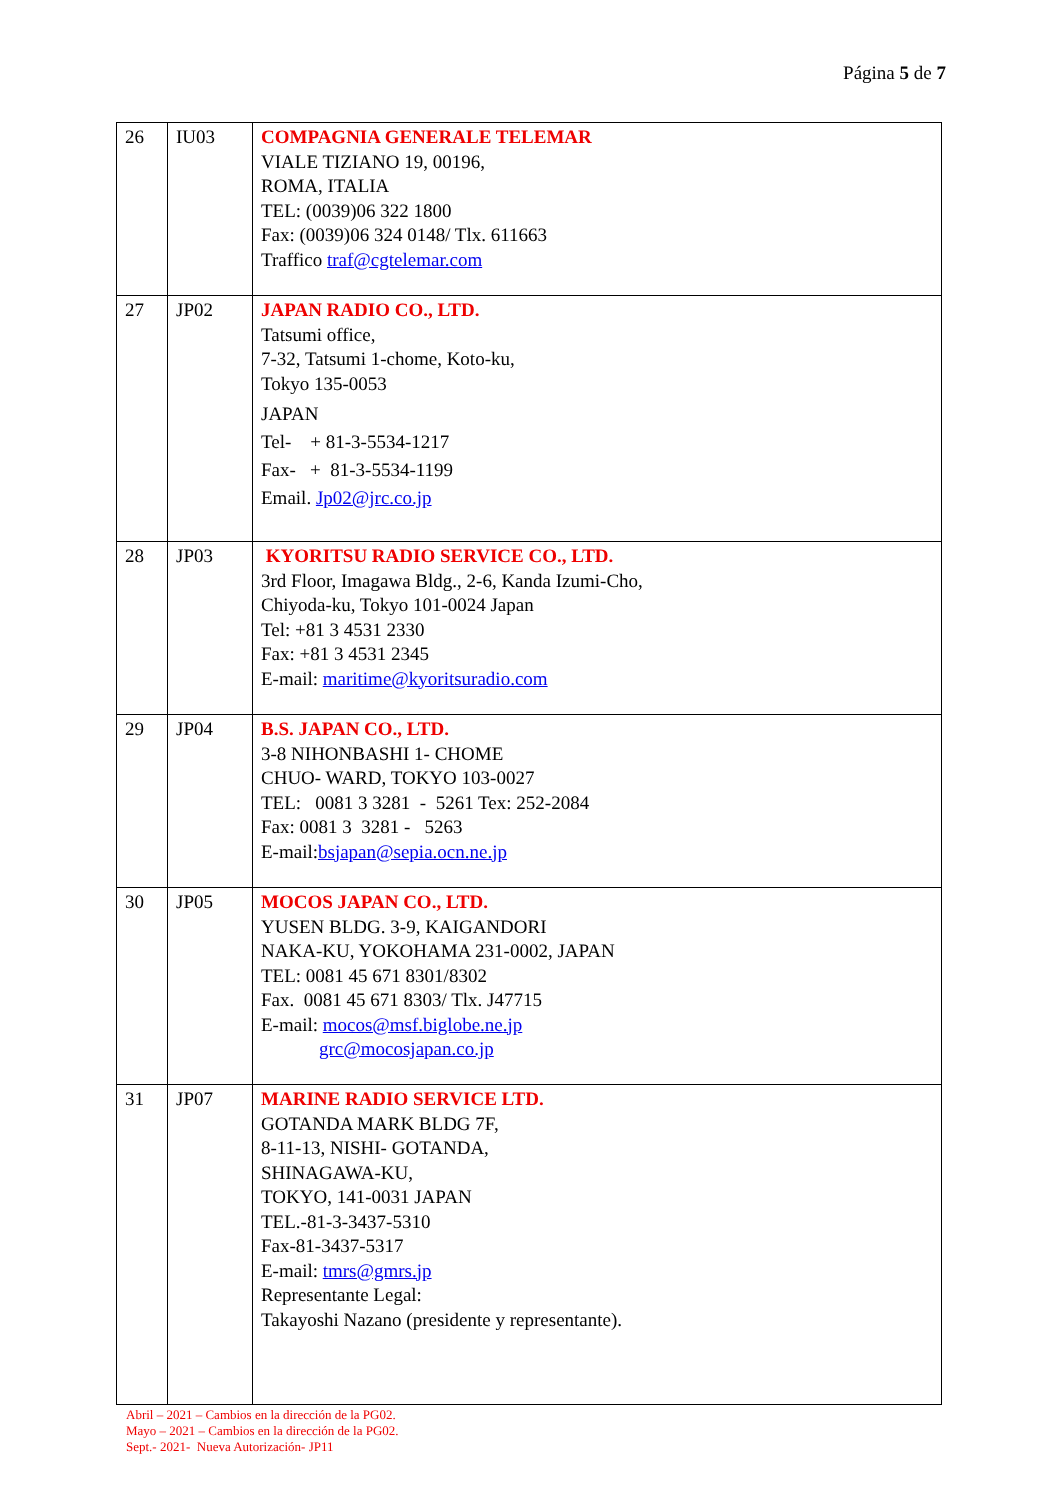Página 5 de 7
| 26 | IU03 | COMPAGNIA GENERALE TELEMAR VIALE TIZIANO 19, 00196, ROMA, ITALIA TEL: (0039)06 322 1800 Fax: (0039)06 324 0148/ Tlx. 611663 Traffico traf@cgtelemar.com |
| 27 | JP02 | JAPAN RADIO CO., LTD. Tatsumi office, 7-32, Tatsumi 1-chome, Koto-ku, Tokyo 135-0053 JAPAN Tel- + 81-3-5534-1217 Fax- + 81-3-5534-1199 Email. Jp02@jrc.co.jp |
| 28 | JP03 | KYORITSU RADIO SERVICE CO., LTD. 3rd Floor, Imagawa Bldg., 2-6, Kanda Izumi-Cho, Chiyoda-ku, Tokyo 101-0024 Japan Tel: +81 3 4531 2330 Fax: +81 3 4531 2345 E-mail: maritime@kyoritsuradio.com |
| 29 | JP04 | B.S. JAPAN CO., LTD. 3-8 NIHONBASHI 1- CHOME CHUO- WARD, TOKYO 103-0027 TEL: 0081 3 3281 - 5261 Tex: 252-2084 Fax: 0081 3 3281 - 5263 E-mail: bsjapan@sepia.ocn.ne.jp |
| 30 | JP05 | MOCOS JAPAN CO., LTD. YUSEN BLDG. 3-9, KAIGANDORI NAKA-KU, YOKOHAMA 231-0002, JAPAN TEL: 0081 45 671 8301/8302 Fax. 0081 45 671 8303/ Tlx. J47715 E-mail: mocos@msf.biglobe.ne.jp grc@mocosjapan.co.jp |
| 31 | JP07 | MARINE RADIO SERVICE LTD. GOTANDA MARK BLDG 7F, 8-11-13, NISHI- GOTANDA, SHINAGAWA-KU, TOKYO, 141-0031 JAPAN TEL.-81-3-3437-5310 Fax-81-3437-5317 E-mail: tmrs@gmrs.jp Representante Legal: Takayoshi Nazano (presidente y representante). |
Abril – 2021 – Cambios en la dirección de la PG02.
Mayo – 2021 – Cambios en la dirección de la PG02.
Sept.- 2021- Nueva Autorización- JP11